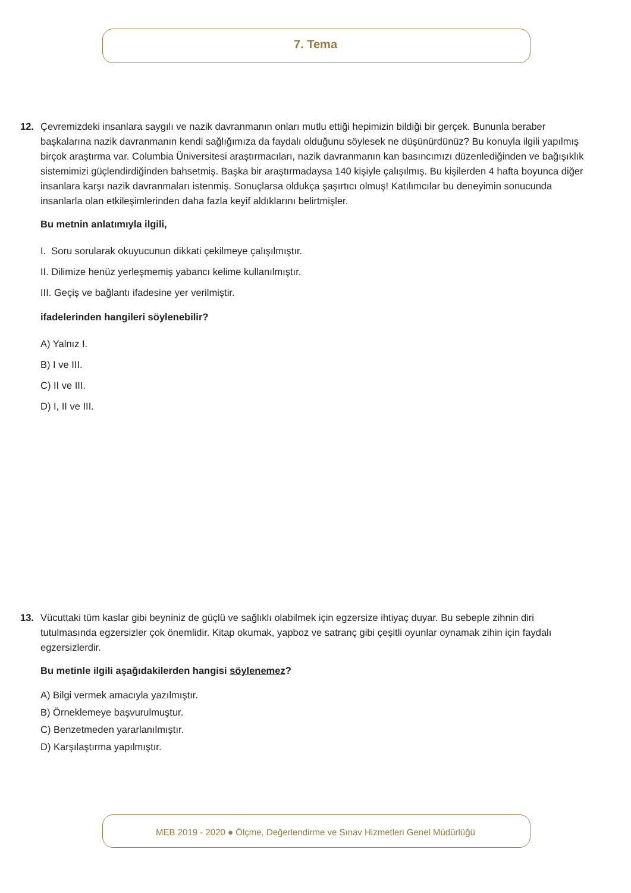7. Tema
12. Çevremizdeki insanlara saygılı ve nazik davranmanın onları mutlu ettiği hepimizin bildiği bir gerçek. Bununla beraber başkalarına nazik davranmanın kendi sağlığımıza da faydalı olduğunu söylesek ne düşünürdünüz? Bu konuyla ilgili yapılmış birçok araştırma var. Columbia Üniversitesi araştırmacıları, nazik davranmanın kan basıncımızı düzenlediğinden ve bağışıklık sistemimizi güçlendirdiğinden bahsetmiş. Başka bir araştırmadaysa 140 kişiyle çalışılmış. Bu kişilerden 4 hafta boyunca diğer insanlara karşı nazik davranmaları istenmiş. Sonuçlarsa oldukça şaşırtıcı olmuş! Katılımcılar bu deneyimin sonucunda insanlarla olan etkileşimlerinden daha fazla keyif aldıklarını belirtmişler.
Bu metnin anlatımıyla ilgili,
I. Soru sorularak okuyucunun dikkati çekilmeye çalışılmıştır.
II. Dilimize henüz yerleşmemiş yabancı kelime kullanılmıştır.
III. Geçiş ve bağlantı ifadesine yer verilmiştir.
ifadelerinden hangileri söylenebilir?
A) Yalnız I.
B) I ve III.
C) II ve III.
D) I, II ve III.
13. Vücuttaki tüm kaslar gibi beyniniz de güçlü ve sağlıklı olabilmek için egzersize ihtiyaç duyar. Bu sebeple zihnin diri tutulmasında egzersizler çok önemlidir. Kitap okumak, yapboz ve satranç gibi çeşitli oyunlar oynamak zihin için faydalı egzersizlerdir.
Bu metinle ilgili aşağıdakilerden hangisi söylenemez?
A) Bilgi vermek amacıyla yazılmıştır.
B) Örneklemeye başvurulmuştur.
C) Benzetmeden yararlanılmıştır.
D) Karşılaştırma yapılmıştır.
MEB 2019 - 2020 ● Ölçme, Değerlendirme ve Sınav Hizmetleri Genel Müdürlüğü